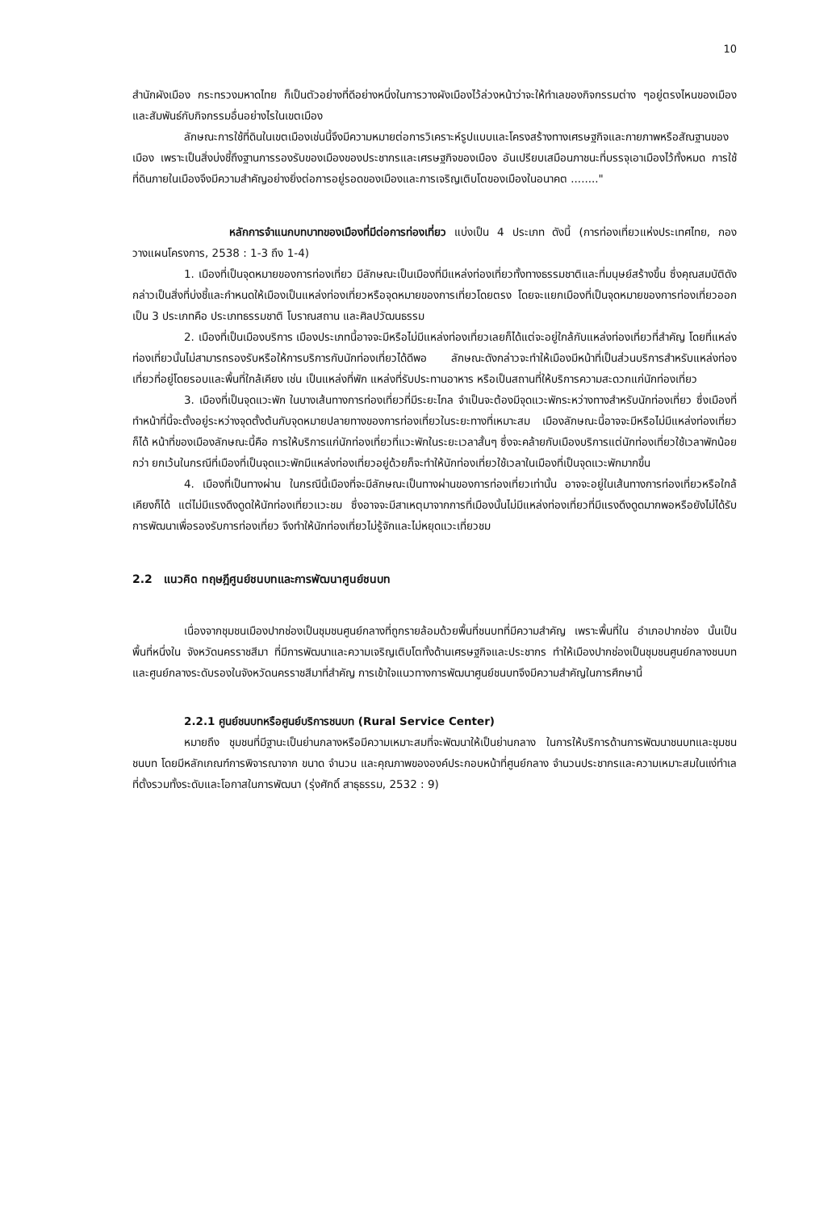10
สำนักผังเมือง กระทรวงมหาดไทย ก็เป็นตัวอย่างที่ดีอย่างหนึ่งในการวางผังเมืองไว้ล่วงหน้าว่าจะให้ทำเลของกิจกรรมต่าง ๆอยู่ตรงไหนของเมืองและสัมพันธ์กับกิจกรรมอื่นอย่างไรในเขตเมือง
ลักษณะการใช้ที่ดินในเขตเมืองเช่นนี้จึงมีความหมายต่อการวิเคราะห์รูปแบบและโครงสร้างทางเศรษฐกิจและกายภาพหรือสัณฐานของเมือง เพราะเป็นสิ่งบ่งชี้ถึงฐานการรองรับของเมืองของประชากรและเศรษฐกิจของเมือง อันเปรียบเสมือนภาชนะที่บรรจุเอาเมืองไว้ทั้งหมด การใช้ที่ดินภายในเมืองจึงมีความสำคัญอย่างยิ่งต่อการอยู่รอดของเมืองและการเจริญเติบโตของเมืองในอนาคต ........"
หลักการจำแนกบทบาทของเมืองที่มีต่อการท่องเที่ยว แบ่งเป็น 4 ประเภท ดังนี้ (การท่องเที่ยวแห่งประเทศไทย, กองวางแผนโครงการ, 2538 : 1-3 ถึง 1-4)
1. เมืองที่เป็นจุดหมายของการท่องเที่ยว มีลักษณะเป็นเมืองที่มีแหล่งท่องเที่ยวทั้งทางธรรมชาติและที่มนุษย์สร้างขึ้น ซึ่งคุณสมบัติดังกล่าวเป็นสิ่งที่บ่งชี้และกำหนดให้เมืองเป็นแหล่งท่องเที่ยวหรือจุดหมายของการเที่ยวโดยตรง โดยจะแยกเมืองที่เป็นจุดหมายของการท่องเที่ยวออกเป็น 3 ประเภทคือ ประเภทธรรมชาติ โบราณสถาน และศิลปวัฒนธรรม
2. เมืองที่เป็นเมืองบริการ เมืองประเภทนี้อาจจะมีหรือไม่มีแหล่งท่องเที่ยวเลยก็ได้แต่จะอยู่ใกล้กับแหล่งท่องเที่ยวที่สำคัญ โดยที่แหล่งท่องเที่ยวนั้นไม่สามารถรองรับหรือให้การบริการกับนักท่องเที่ยวได้ดีพอ ลักษณะดังกล่าวจะทำให้เมืองมีหน้าที่เป็นส่วนบริการสำหรับแหล่งท่องเที่ยวที่อยู่โดยรอบและพื้นที่ใกล้เคียง เช่น เป็นแหล่งที่พัก แหล่งที่รับประทานอาหาร หรือเป็นสถานที่ให้บริการความสะดวกแก่นักท่องเที่ยว
3. เมืองที่เป็นจุดแวะพัก ในบางเส้นทางการท่องเที่ยวที่มีระยะไกล จำเป็นจะต้องมีจุดแวะพักระหว่างทางสำหรับนักท่องเที่ยว ซึ่งเมืองที่ทำหน้าที่นี้จะตั้งอยู่ระหว่างจุดตั้งต้นกับจุดหมายปลายทางของการท่องเที่ยวในระยะทางที่เหมาะสม เมืองลักษณะนี้อาจจะมีหรือไม่มีแหล่งท่องเที่ยวก็ได้ หน้าที่ของเมืองลักษณะนี้คือ การให้บริการแก่นักท่องเที่ยวที่แวะพักในระยะเวลาสั้นๆ ซึ่งจะคล้ายกับเมืองบริการแต่นักท่องเที่ยวใช้เวลาพักน้อยกว่า ยกเว้นในกรณีที่เมืองที่เป็นจุดแวะพักมีแหล่งท่องเที่ยวอยู่ด้วยก็จะทำให้นักท่องเที่ยวใช้เวลาในเมืองที่เป็นจุดแวะพักมากขึ้น
4. เมืองที่เป็นทางผ่าน ในกรณีนี้เมืองที่จะมีลักษณะเป็นทางผ่านของการท่องเที่ยวเท่านั้น อาจจะอยู่ในเส้นทางการท่องเที่ยวหรือใกล้เคียงก็ได้ แต่ไม่มีแรงดึงดูดให้นักท่องเที่ยวแวะชม ซึ่งอาจจะมีสาเหตุมาจากการที่เมืองนั้นไม่มีแหล่งท่องเที่ยวที่มีแรงดึงดูดมากพอหรือยังไม่ได้รับการพัฒนาเพื่อรองรับการท่องเที่ยว จึงทำให้นักท่องเที่ยวไม่รู้จักและไม่หยุดแวะเที่ยวชม
2.2 แนวคิด ทฤษฎีศูนย์ชนบทและการพัฒนาศูนย์ชนบท
เนื่องจากชุมชนเมืองปากช่องเป็นชุมชนศูนย์กลางที่ถูกรายล้อมด้วยพื้นที่ชนบทที่มีความสำคัญ เพราะพื้นที่ใน อำเภอปากช่อง นั้นเป็นพื้นที่หนึ่งใน จังหวัดนครราชสีมา ที่มีการพัฒนาและความเจริญเติบโตทั้งด้านเศรษฐกิจและประชากร ทำให้เมืองปากช่องเป็นชุมชนศูนย์กลางชนบทและศูนย์กลางระดับรองในจังหวัดนครราชสีมาที่สำคัญ การเข้าใจแนวทางการพัฒนาศูนย์ชนบทจึงมีความสำคัญในการศึกษานี้
2.2.1 ศูนย์ชนบทหรือศูนย์บริการชนบท (Rural Service Center)
หมายถึง ชุมชนที่มีฐานะเป็นย่านกลางหรือมีความเหมาะสมที่จะพัฒนาให้เป็นย่านกลาง ในการให้บริการด้านการพัฒนาชนบทและชุมชนชนบท โดยมีหลักเกณฑ์การพิจารณาจาก ขนาด จำนวน และคุณภาพขององค์ประกอบหน้าที่ศูนย์กลาง จำนวนประชากรและความเหมาะสมในแง่ทำเลที่ตั้งรวมทั้งระดับและโอกาสในการพัฒนา (รุ่งศักดิ์ สาธุธรรม, 2532 : 9)